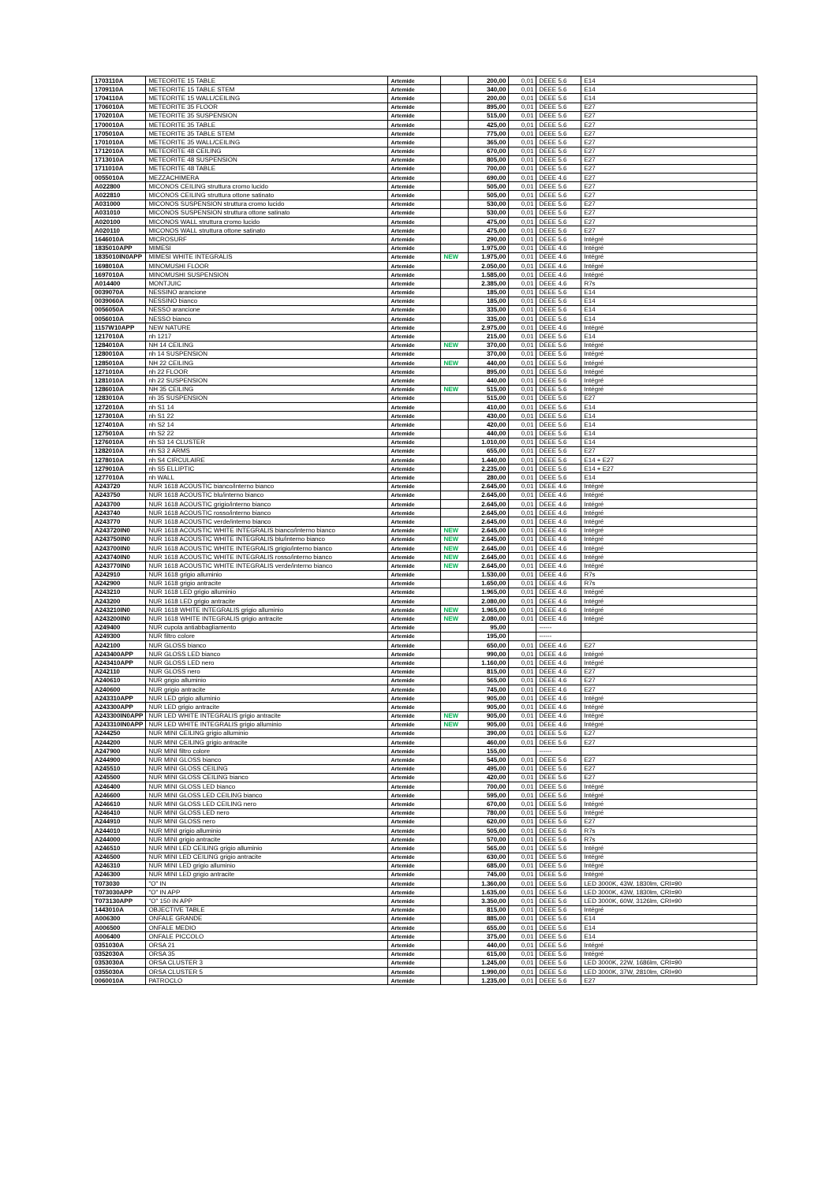| 1703110A | METEORITE 15 TABLE | Artemide | | 200,00 | 0,01 | DEEE 5.6 | E14 |
| 1709110A | METEORITE 15 TABLE STEM | Artemide | | 340,00 | 0,01 | DEEE 5.6 | E14 |
| 1704110A | METEORITE 15 WALL/CEILING | Artemide | | 200,00 | 0,01 | DEEE 5.6 | E14 |
| 1706010A | METEORITE 35 FLOOR | Artemide | | 895,00 | 0,01 | DEEE 5.6 | E27 |
| 1702010A | METEORITE 35 SUSPENSION | Artemide | | 515,00 | 0,01 | DEEE 5.6 | E27 |
| 1700010A | METEORITE 35 TABLE | Artemide | | 425,00 | 0,01 | DEEE 5.6 | E27 |
| 1705010A | METEORITE 35 TABLE STEM | Artemide | | 775,00 | 0,01 | DEEE 5.6 | E27 |
| 1701010A | METEORITE 35 WALL/CEILING | Artemide | | 365,00 | 0,01 | DEEE 5.6 | E27 |
| 1712010A | METEORITE 48 CEILING | Artemide | | 670,00 | 0,01 | DEEE 5.6 | E27 |
| 1713010A | METEORITE 48 SUSPENSION | Artemide | | 805,00 | 0,01 | DEEE 5.6 | E27 |
| 1711010A | METEORITE 48 TABLE | Artemide | | 700,00 | 0,01 | DEEE 5.6 | E27 |
| 0055010A | MEZZACHIMERA | Artemide | | 690,00 | 0,01 | DEEE 4.6 | E27 |
| A022800 | MICONOS CEILING struttura cromo lucido | Artemide | | 505,00 | 0,01 | DEEE 5.6 | E27 |
| A022810 | MICONOS CEILING struttura ottone satinato | Artemide | | 505,00 | 0,01 | DEEE 5.6 | E27 |
| A031000 | MICONOS SUSPENSION struttura cromo lucido | Artemide | | 530,00 | 0,01 | DEEE 5.6 | E27 |
| A031010 | MICONOS SUSPENSION struttura ottone satinato | Artemide | | 530,00 | 0,01 | DEEE 5.6 | E27 |
| A020100 | MICONOS WALL struttura cromo lucido | Artemide | | 475,00 | 0,01 | DEEE 5.6 | E27 |
| A020110 | MICONOS WALL struttura ottone satinato | Artemide | | 475,00 | 0,01 | DEEE 5.6 | E27 |
| 1646010A | MICROSURF | Artemide | | 290,00 | 0,01 | DEEE 5.6 | Intégré |
| 1835010APP | MIMESI | Artemide | | 1.975,00 | 0,01 | DEEE 4.6 | Intégré |
| 1835010IN0APP | MIMESI WHITE INTEGRALIS | Artemide | NEW | 1.975,00 | 0,01 | DEEE 4.6 | Intégré |
| 1698010A | MINOMUSHI FLOOR | Artemide | | 2.050,00 | 0,01 | DEEE 4.6 | Intégré |
| 1697010A | MINOMUSHI SUSPENSION | Artemide | | 1.585,00 | 0,01 | DEEE 4.6 | Intégré |
| A014400 | MONTJUIC | Artemide | | 2.385,00 | 0,01 | DEEE 4.6 | R7s |
| 0039070A | NESSINO arancione | Artemide | | 185,00 | 0,01 | DEEE 5.6 | E14 |
| 0039060A | NESSINO bianco | Artemide | | 185,00 | 0,01 | DEEE 5.6 | E14 |
| 0056050A | NESSO arancione | Artemide | | 335,00 | 0,01 | DEEE 5.6 | E14 |
| 0056010A | NESSO bianco | Artemide | | 335,00 | 0,01 | DEEE 5.6 | E14 |
| 1157W10APP | NEW NATURE | Artemide | | 2.975,00 | 0,01 | DEEE 4.6 | Intégré |
| 1217010A | nh 1217 | Artemide | | 215,00 | 0,01 | DEEE 5.6 | E14 |
| 1284010A | NH 14 CEILING | Artemide | NEW | 370,00 | 0,01 | DEEE 5.6 | Intégré |
| 1280010A | nh 14 SUSPENSION | Artemide | | 370,00 | 0,01 | DEEE 5.6 | Intégré |
| 1285010A | NH 22 CEILING | Artemide | NEW | 440,00 | 0,01 | DEEE 5.6 | Intégré |
| 1271010A | nh 22 FLOOR | Artemide | | 895,00 | 0,01 | DEEE 5.6 | Intégré |
| 1281010A | nh 22 SUSPENSION | Artemide | | 440,00 | 0,01 | DEEE 5.6 | Intégré |
| 1286010A | NH 35 CEILING | Artemide | NEW | 515,00 | 0,01 | DEEE 5.6 | Intégré |
| 1283010A | nh 35 SUSPENSION | Artemide | | 515,00 | 0,01 | DEEE 5.6 | E27 |
| 1272010A | nh S1 14 | Artemide | | 410,00 | 0,01 | DEEE 5.6 | E14 |
| 1273010A | nh S1 22 | Artemide | | 430,00 | 0,01 | DEEE 5.6 | E14 |
| 1274010A | nh S2 14 | Artemide | | 420,00 | 0,01 | DEEE 5.6 | E14 |
| 1275010A | nh S2 22 | Artemide | | 440,00 | 0,01 | DEEE 5.6 | E14 |
| 1276010A | nh S3 14 CLUSTER | Artemide | | 1.010,00 | 0,01 | DEEE 5.6 | E14 |
| 1282010A | nh S3 2 ARMS | Artemide | | 655,00 | 0,01 | DEEE 5.6 | E27 |
| 1278010A | nh S4 CIRCULAIRE | Artemide | | 1.440,00 | 0,01 | DEEE 5.6 | E14 + E27 |
| 1279010A | nh S5 ELLIPTIC | Artemide | | 2.235,00 | 0,01 | DEEE 5.6 | E14 + E27 |
| 1277010A | nh WALL | Artemide | | 280,00 | 0,01 | DEEE 5.6 | E14 |
| A243720 | NUR 1618 ACOUSTIC bianco/interno bianco | Artemide | | 2.645,00 | 0,01 | DEEE 4.6 | Intégré |
| A243750 | NUR 1618 ACOUSTIC blu/interno bianco | Artemide | | 2.645,00 | 0,01 | DEEE 4.6 | Intégré |
| A243700 | NUR 1618 ACOUSTIC grigio/interno bianco | Artemide | | 2.645,00 | 0,01 | DEEE 4.6 | Intégré |
| A243740 | NUR 1618 ACOUSTIC rosso/interno bianco | Artemide | | 2.645,00 | 0,01 | DEEE 4.6 | Intégré |
| A243770 | NUR 1618 ACOUSTIC verde/interno bianco | Artemide | | 2.645,00 | 0,01 | DEEE 4.6 | Intégré |
| A243720IN0 | NUR 1618 ACOUSTIC WHITE INTEGRALIS bianco/interno bianco | Artemide | NEW | 2.645,00 | 0,01 | DEEE 4.6 | Intégré |
| A243750IN0 | NUR 1618 ACOUSTIC WHITE INTEGRALIS blu/interno bianco | Artemide | NEW | 2.645,00 | 0,01 | DEEE 4.6 | Intégré |
| A243700IN0 | NUR 1618 ACOUSTIC WHITE INTEGRALIS grigio/interno bianco | Artemide | NEW | 2.645,00 | 0,01 | DEEE 4.6 | Intégré |
| A243740IN0 | NUR 1618 ACOUSTIC WHITE INTEGRALIS rosso/interno bianco | Artemide | NEW | 2.645,00 | 0,01 | DEEE 4.6 | Intégré |
| A243770IN0 | NUR 1618 ACOUSTIC WHITE INTEGRALIS verde/interno bianco | Artemide | NEW | 2.645,00 | 0,01 | DEEE 4.6 | Intégré |
| A242910 | NUR 1618 grigio alluminio | Artemide | | 1.530,00 | 0,01 | DEEE 4.6 | R7s |
| A242900 | NUR 1618 grigio antracite | Artemide | | 1.650,00 | 0,01 | DEEE 4.6 | R7s |
| A243210 | NUR 1618 LED grigio alluminio | Artemide | | 1.965,00 | 0,01 | DEEE 4.6 | Intégré |
| A243200 | NUR 1618 LED grigio antracite | Artemide | | 2.080,00 | 0,01 | DEEE 4.6 | Intégré |
| A243210IN0 | NUR 1618 WHITE INTEGRALIS grigio alluminio | Artemide | NEW | 1.965,00 | 0,01 | DEEE 4.6 | Intégré |
| A243200IN0 | NUR 1618 WHITE INTEGRALIS grigio antracite | Artemide | NEW | 2.080,00 | 0,01 | DEEE 4.6 | Intégré |
| A249400 | NUR cupola antiabbagliamento | Artemide | | 95,00 | | ------ | |
| A249300 | NUR filtro colore | Artemide | | 195,00 | | ------ | |
| A242100 | NUR GLOSS bianco | Artemide | | 650,00 | 0,01 | DEEE 4.6 | E27 |
| A243400APP | NUR GLOSS LED bianco | Artemide | | 990,00 | 0,01 | DEEE 4.6 | Intégré |
| A243410APP | NUR GLOSS LED nero | Artemide | | 1.160,00 | 0,01 | DEEE 4.6 | Intégré |
| A242110 | NUR GLOSS nero | Artemide | | 815,00 | 0,01 | DEEE 4.6 | E27 |
| A240610 | NUR grigio alluminio | Artemide | | 565,00 | 0,01 | DEEE 4.6 | E27 |
| A240600 | NUR grigio antracite | Artemide | | 745,00 | 0,01 | DEEE 4.6 | E27 |
| A243310APP | NUR LED grigio alluminio | Artemide | | 905,00 | 0,01 | DEEE 4.6 | Intégré |
| A243300APP | NUR LED grigio antracite | Artemide | | 905,00 | 0,01 | DEEE 4.6 | Intégré |
| A243300IN0APP | NUR LED WHITE INTEGRALIS grigio antracite | Artemide | NEW | 905,00 | 0,01 | DEEE 4.6 | Intégré |
| A243310IN0APP | NUR LED WHITE INTEGRALIS grigio alluminio | Artemide | NEW | 905,00 | 0,01 | DEEE 4.6 | Intégré |
| A244250 | NUR MINI CEILING grigio alluminio | Artemide | | 390,00 | 0,01 | DEEE 5.6 | E27 |
| A244200 | NUR MINI CEILING grigio antracite | Artemide | | 460,00 | 0,01 | DEEE 5.6 | E27 |
| A247900 | NUR MINI filtro colore | Artemide | | 155,00 | | ------ | |
| A244900 | NUR MINI GLOSS bianco | Artemide | | 545,00 | 0,01 | DEEE 5.6 | E27 |
| A245510 | NUR MINI GLOSS CEILING | Artemide | | 495,00 | 0,01 | DEEE 5.6 | E27 |
| A245500 | NUR MINI GLOSS CEILING bianco | Artemide | | 420,00 | 0,01 | DEEE 5.6 | E27 |
| A246400 | NUR MINI GLOSS LED bianco | Artemide | | 700,00 | 0,01 | DEEE 5.6 | Intégré |
| A246600 | NUR MINI GLOSS LED CEILING bianco | Artemide | | 595,00 | 0,01 | DEEE 5.6 | Intégré |
| A246610 | NUR MINI GLOSS LED CEILING nero | Artemide | | 670,00 | 0,01 | DEEE 5.6 | Intégré |
| A246410 | NUR MINI GLOSS LED nero | Artemide | | 780,00 | 0,01 | DEEE 5.6 | Intégré |
| A244910 | NUR MINI GLOSS nero | Artemide | | 620,00 | 0,01 | DEEE 5.6 | E27 |
| A244010 | NUR MINI grigio alluminio | Artemide | | 505,00 | 0,01 | DEEE 5.6 | R7s |
| A244000 | NUR MINI grigio antracite | Artemide | | 570,00 | 0,01 | DEEE 5.6 | R7s |
| A246510 | NUR MINI LED CEILING grigio alluminio | Artemide | | 565,00 | 0,01 | DEEE 5.6 | Intégré |
| A246500 | NUR MINI LED CEILING grigio antracite | Artemide | | 630,00 | 0,01 | DEEE 5.6 | Intégré |
| A246310 | NUR MINI LED grigio alluminio | Artemide | | 685,00 | 0,01 | DEEE 5.6 | Intégré |
| A246300 | NUR MINI LED grigio antracite | Artemide | | 745,00 | 0,01 | DEEE 5.6 | Intégré |
| T073030 | "O" IN | Artemide | | 1.360,00 | 0,01 | DEEE 5.6 | LED 3000K, 43W, 1830lm, CRI=90 |
| T073030APP | "O" IN APP | Artemide | | 1.635,00 | 0,01 | DEEE 5.6 | LED 3000K, 43W, 1830lm, CRI=90 |
| T073130APP | "O" 150 IN APP | Artemide | | 3.350,00 | 0,01 | DEEE 5.6 | LED 3000K, 60W, 3126lm, CRI=90 |
| 1443010A | OBJECTIVE TABLE | Artemide | | 815,00 | 0,01 | DEEE 5.6 | Intégré |
| A006300 | ONFALE GRANDE | Artemide | | 885,00 | 0,01 | DEEE 5.6 | E14 |
| A006500 | ONFALE MEDIO | Artemide | | 655,00 | 0,01 | DEEE 5.6 | E14 |
| A006400 | ONFALE PICCOLO | Artemide | | 375,00 | 0,01 | DEEE 5.6 | E14 |
| 0351030A | ORSA 21 | Artemide | | 440,00 | 0,01 | DEEE 5.6 | Intégré |
| 0352030A | ORSA 35 | Artemide | | 615,00 | 0,01 | DEEE 5.6 | Intégré |
| 0353030A | ORSA CLUSTER 3 | Artemide | | 1.245,00 | 0,01 | DEEE 5.6 | LED 3000K, 22W, 1686lm, CRI=90 |
| 0355030A | ORSA CLUSTER 5 | Artemide | | 1.990,00 | 0,01 | DEEE 5.6 | LED 3000K, 37W, 2810lm, CRI=90 |
| 0060010A | PATROCLO | Artemide | | 1.235,00 | 0,01 | DEEE 5.6 | E27 |